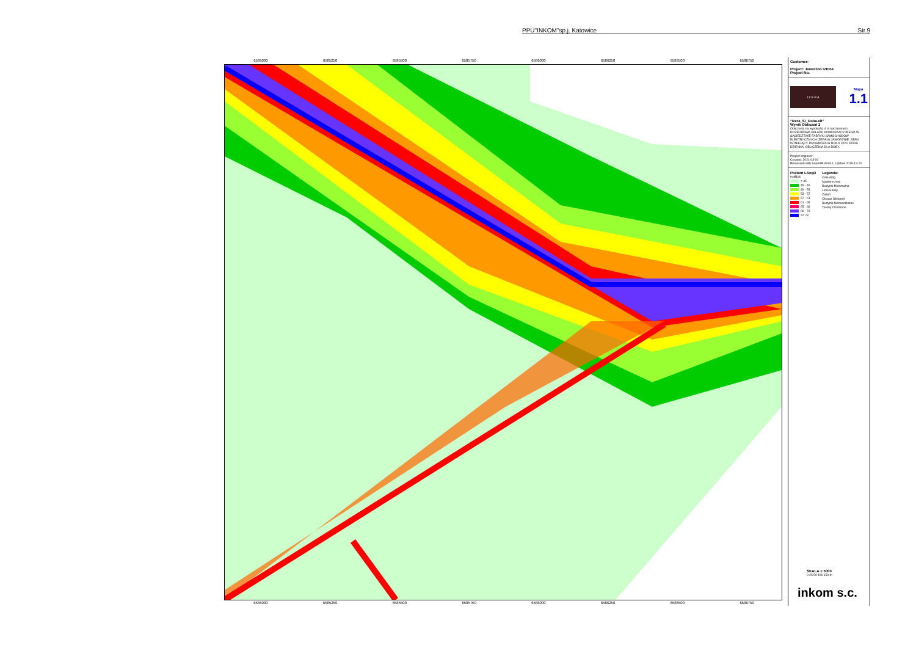PPU"INKOM"sp.j. Katowice Str.9
6585000 6585250 6585500 6585750 6586000 6586250 6586500 6586750
6585000 6585250 6585500 6585750 6586000 6586250 6586500 6586750
Customer:
Project: Jaworzno IZERA
Project-No.
I Z E R A
Mapa
1.1
"Izera_SI_Doba.sit"
Wynik Obliczeń 2
Obliczenia na wysokości 4 m nad terenem.
ROZBUDOWA UKŁADU KOMUNIKACYJNEGO W SĄSIEDZTWIE FABRYKI SAMOCHODÓW ELEKTRYCZNYCH IZERA W JAWORZNIE. STAN ISTNIEJĄCY. PROGNOZA W ROKU 2020. PORA DZIENNA. OBLICZENIA DLA DOBY.
Project engineer:
Created: 2021-03-16
Processed with SoundPLAN 8.1, Update 2019-12-20
Poziom LAeqD
in dB(A)
< 45
45 - 49
49 - 53
53 - 57
57 - 61
61 - 65
65 - 69
69 - 73
>= 73
Legenda:
Osie dróg
Nawierzchnie
Budynki Mieszkalne
Linie Emisji
Zieleń
Obszar Obliczeń
Budynki Niemieszkalne
Tereny Chronione
SKALA 1:5000
0 25 50 100 150 m
inkom s.c.